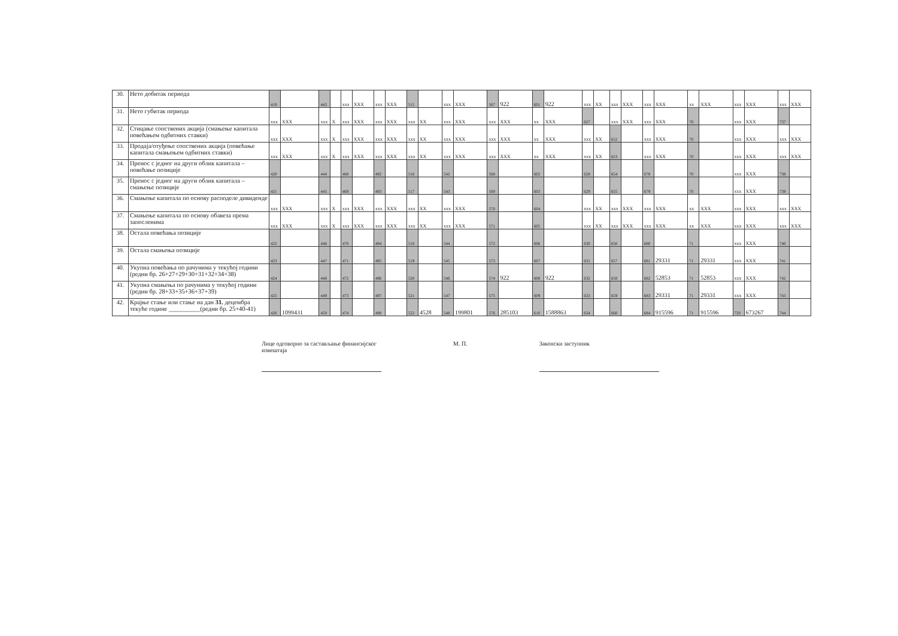| 30. | Нето добитак периода | 419 | | 443 | | xxx | XXX | xxx | XXX | 515 | | xxx | XXX | 567 | 922 | 601 | 922 | xxx | XX | xxx | XXX | xxx | XXX | xx | XXX | xxx | XXX | xxx | XXX |
| 31. | Нето губитак периода | xxx | XXX | xxx | X | xxx | XXX | xxx | XXX | xxx | XX | xxx | XXX | xxx | XXX | xx | XXX | 627 | | xxx | XXX | xxx | XXX | 70 | | xxx | XXX | 737 | |
| 32. | Стицање сопствених акција (смањење капитала повећањем одбитних ставки) | xxx | XXX | xxx | X | xxx | XXX | xxx | XXX | xxx | XX | xxx | XXX | xxx | XXX | xx | XXX | xxx | XX | 652 | | xxx | XXX | 70 | | xxx | XXX | xxx | XXX |
| 33. | Продаја/отуђење сопствених акција (повећање капитала смањењем одбитних ставки) | xxx | XXX | xxx | X | xxx | XXX | xxx | XXX | xxx | XX | xxx | XXX | xxx | XXX | xx | XXX | xxx | XX | 653 | | xxx | XXX | 70 | | xxx | XXX | xxx | XXX |
| 34. | Пренос с једног на други облик капитала – повећање позиције | 420 | | 444 | | 468 | | 492 | | 516 | | 542 | | 568 | | 602 | | 628 | | 654 | | 678 | | 70 | | xxx | XXX | 738 | |
| 35. | Пренос с једног на други облик капитала – смањење позиције | 421 | | 445 | | 469 | | 493 | | 517 | | 543 | | 569 | | 603 | | 629 | | 655 | | 679 | | 70 | | xxx | XXX | 739 | |
| 36. | Смањење капитала по основу расподеле дивиденде | xxx | XXX | xxx | X | xxx | XXX | xxx | XXX | xxx | XX | xxx | XXX | 570 | | 604 | | xxx | XX | xxx | XXX | xxx | XXX | xx | XXX | xxx | XXX | xxx | XXX |
| 37. | Смањење капитала по основу обавеза према запосленима | xxx | XXX | xxx | X | xxx | XXX | xxx | XXX | xxx | XX | xxx | XXX | 571 | | 605 | | xxx | XX | xxx | XXX | xxx | XXX | xx | XXX | xxx | XXX | xxx | XXX |
| 38. | Остала повећања позиције | 422 | | 446 | | 470 | | 494 | | 518 | | 544 | | 572 | | 606 | | 630 | | 656 | | 680 | | 71 | | xxx | XXX | 740 | |
| 39. | Остала смањења позиције | 423 | | 447 | | 471 | | 495 | | 519 | | 545 | | 573 | | 607 | | 631 | | 657 | | 681 | 29331 | 71 | 29331 | xxx | XXX | 741 | |
| 40. | Укупна повећања по рачунима у текућој години (редни бр. 26+27+29+30+31+32+34+38) | 424 | | 448 | | 472 | | 496 | | 520 | | 546 | | 574 | 922 | 608 | 922 | 632 | | 658 | | 682 | 52853 | 71 | 52853 | xxx | XXX | 742 | |
| 41. | Укупна смањења по рачунима у текућој години (редни бр. 28+33+35+36+37+39) | 425 | | 449 | | 473 | | 497 | | 521 | | 547 | | 575 | | 609 | | 633 | | 659 | | 683 | 29331 | 71 | 29331 | xxx | XXX | 743 | |
| 42. | Крајње стање или стање на дан 31. децембра текуће године __________(редни бр. 25+40-41) | 426 | 1099431 | 450 | | 474 | | 498 | | 522 | 4528 | 548 | 199801 | 576 | 285103 | 610 | 1588863 | 634 | | 660 | | 684 | 915596 | 71 | 915596 | 720 | 673267 | 744 | |
Лице одговорно за састављање финансијског извештаја
М. П. Законски заступник